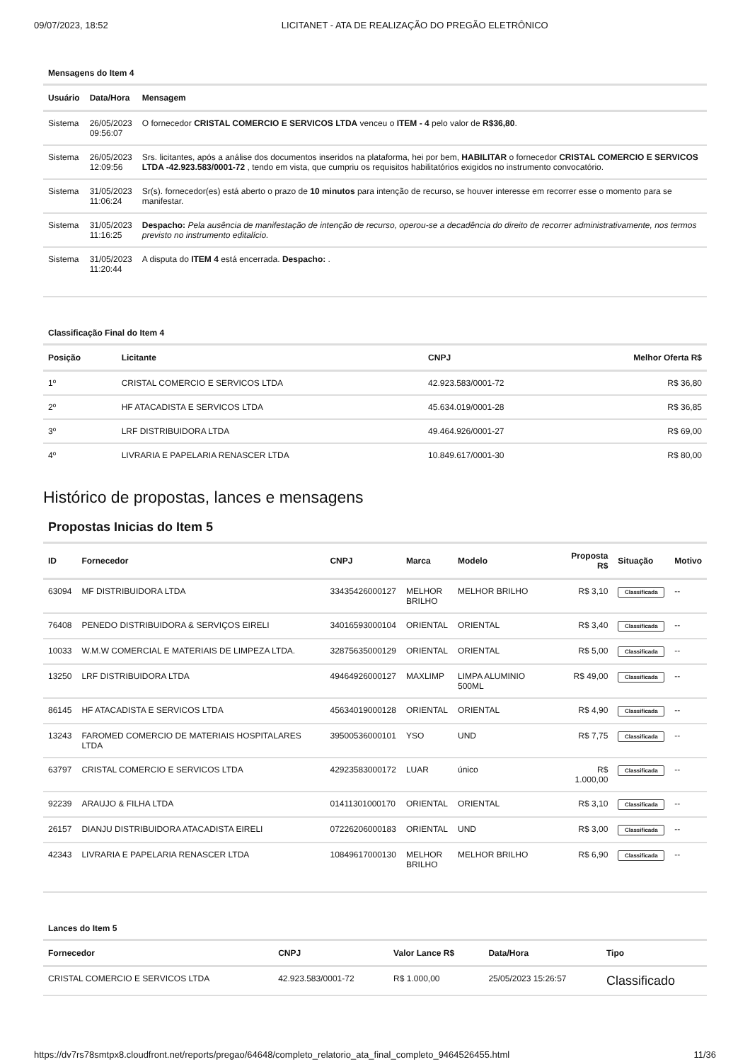09/07/2023, 18:52 LICITANET - ATA DE REALIZAÇÃO DO PREGÃO ELETRÔNICO
Mensagens do Item 4
| Usuário | Data/Hora | Mensagem |
| --- | --- | --- |
| Sistema | 26/05/2023 09:56:07 | O fornecedor CRISTAL COMERCIO E SERVICOS LTDA venceu o ITEM - 4 pelo valor de R$36,80 . |
| Sistema | 26/05/2023 12:09:56 | Srs. licitantes, após a análise dos documentos inseridos na plataforma, hei por bem, HABILITAR o fornecedor CRISTAL COMERCIO E SERVICOS LTDA -42.923.583/0001-72 , tendo em vista, que cumpriu os requisitos habilitatórios exigidos no instrumento convocatório. |
| Sistema | 31/05/2023 11:06:24 | Sr(s). fornecedor(es) está aberto o prazo de 10 minutos para intenção de recurso, se houver interesse em recorrer esse o momento para se manifestar. |
| Sistema | 31/05/2023 11:16:25 | Despacho: Pela ausência de manifestação de intenção de recurso, operou-se a decadência do direito de recorrer administrativamente, nos termos previsto no instrumento editalício. |
| Sistema | 31/05/2023 11:20:44 | A disputa do ITEM 4 está encerrada. Despacho: . |
Classificação Final do Item 4
| Posição | Licitante | CNPJ | Melhor Oferta R$ |
| --- | --- | --- | --- |
| 1º | CRISTAL COMERCIO E SERVICOS LTDA | 42.923.583/0001-72 | R$ 36,80 |
| 2º | HF ATACADISTA E SERVICOS LTDA | 45.634.019/0001-28 | R$ 36,85 |
| 3º | LRF DISTRIBUIDORA LTDA | 49.464.926/0001-27 | R$ 69,00 |
| 4º | LIVRARIA E PAPELARIA RENASCER LTDA | 10.849.617/0001-30 | R$ 80,00 |
Histórico de propostas, lances e mensagens
Propostas Inicias do Item 5
| ID | Fornecedor | CNPJ | Marca | Modelo | Proposta R$ | Situação | Motivo |
| --- | --- | --- | --- | --- | --- | --- | --- |
| 63094 | MF DISTRIBUIDORA LTDA | 33435426000127 | MELHOR BRILHO | MELHOR BRILHO | R$ 3,10 | Classificada | -- |
| 76408 | PENEDO DISTRIBUIDORA & SERVIÇOS EIRELI | 34016593000104 | ORIENTAL | ORIENTAL | R$ 3,40 | Classificada | -- |
| 10033 | W.M.W COMERCIAL E MATERIAIS DE LIMPEZA LTDA. | 32875635000129 | ORIENTAL | ORIENTAL | R$ 5,00 | Classificada | -- |
| 13250 | LRF DISTRIBUIDORA LTDA | 49464926000127 | MAXLIMP | LIMPA ALUMINIO 500ML | R$ 49,00 | Classificada | -- |
| 86145 | HF ATACADISTA E SERVICOS LTDA | 45634019000128 | ORIENTAL | ORIENTAL | R$ 4,90 | Classificada | -- |
| 13243 | FAROMED COMERCIO DE MATERIAIS HOSPITALARES LTDA | 39500536000101 | YSO | UND | R$ 7,75 | Classificada | -- |
| 63797 | CRISTAL COMERCIO E SERVICOS LTDA | 42923583000172 | LUAR | único | R$ 1.000,00 | Classificada | -- |
| 92239 | ARAUJO & FILHA LTDA | 01411301000170 | ORIENTAL | ORIENTAL | R$ 3,10 | Classificada | -- |
| 26157 | DIANJU DISTRIBUIDORA ATACADISTA EIRELI | 07226206000183 | ORIENTAL | UND | R$ 3,00 | Classificada | -- |
| 42343 | LIVRARIA E PAPELARIA RENASCER LTDA | 10849617000130 | MELHOR BRILHO | MELHOR BRILHO | R$ 6,90 | Classificada | -- |
Lances do Item 5
| Fornecedor | CNPJ | Valor Lance R$ | Data/Hora | Tipo |
| --- | --- | --- | --- | --- |
| CRISTAL COMERCIO E SERVICOS LTDA | 42.923.583/0001-72 | R$ 1.000,00 | 25/05/2023 15:26:57 | Classificado |
https://dv7rs78smtpx8.cloudfront.net/reports/pregao/64648/completo_relatorio_ata_final_completo_9464526455.html 11/36